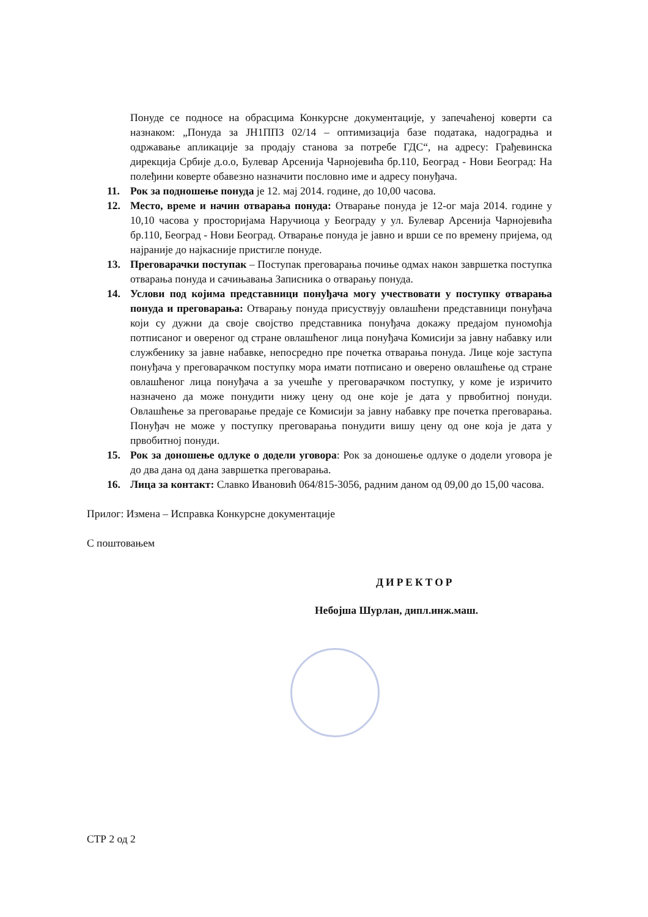Понуде се подносе на обрасцима Конкурсне документације, у запечаћеној коверти са назнаком: „Понуда за ЈН1ППЗ 02/14 – оптимизација базе података, надоградња и одржавање апликације за продају станова за потребе ГДС“, на адресу: Грађевинска дирекција Србије д.о.о, Булевар Арсенија Чарнојевића бр.110, Београд - Нови Београд: На полеђини коверте обавезно назначити пословно име и адресу понуђача.
11. Рок за подношење понуда је 12. мај 2014. године, до 10,00 часова.
12. Место, време и начин отварања понуда: Отварање понуда је 12-ог маја 2014. године у 10,10 часова у просторијама Наручиоца у Београду у ул. Булевар Арсенија Чарнојевића бр.110, Београд - Нови Београд. Отварање понуда је јавно и врши се по времену пријема, од најраније до најкасније пристигле понуде.
13. Преговарачки поступак – Поступак преговарања почиње одмах након завршетка поступка отварања понуда и сачињавања Записника о отварању понуда.
14. Услови под којима представници понуђача могу учествовати у поступку отварања понуда и преговарања: Отварању понуда присуствују овлашћени представници понуђача који су дужни да своје својство представника понуђача докажу предајом пуномоћја потписаног и овереног од стране овлашћеног лица понуђача Комисији за јавну набавку или службенику за јавне набавке, непосредно пре почетка отварања понуда. Лице које заступа понуђача у преговарачком поступку мора имати потписано и оверено овлашћење од стране овлашћеног лица понуђача а за учешће у преговарачком поступку, у коме је изричито назначено да може понудити нижу цену од оне које је дата у првобитној понуди. Овлашћење за преговарање предаје се Комисији за јавну набавку пре почетка преговарања. Понуђач не може у поступку преговарања понудити вишу цену од оне која је дата у првобитној понуди.
15. Рок за доношење одлуке о додели уговора: Рок за доношење одлуке о додели уговора је до два дана од дана завршетка преговарања.
16. Лица за контакт: Славко Ивановић 064/815-3056, радним даном од 09,00 до 15,00 часова.
Прилог: Измена – Исправка Конкурсне документације
С поштовањем
ДИРЕКТОР
Небојша Шурлан, дипл.инж.маш.
СТР 2 од 2